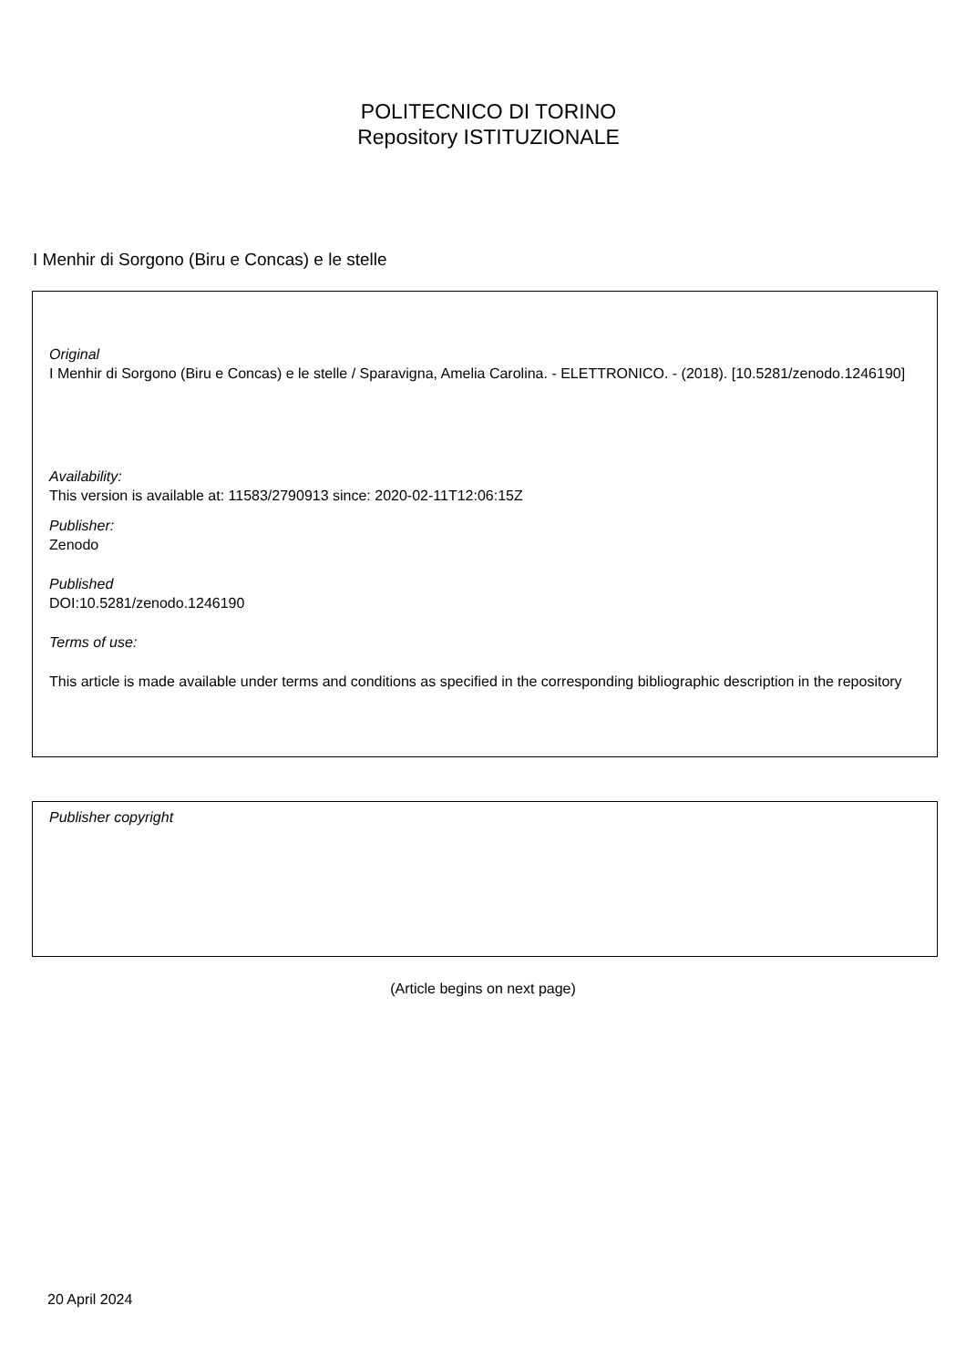POLITECNICO DI TORINO
Repository ISTITUZIONALE
I Menhir di Sorgono (Biru e Concas) e le stelle
Original
I Menhir di Sorgono (Biru e Concas) e le stelle / Sparavigna, Amelia Carolina. - ELETTRONICO. - (2018). [10.5281/zenodo.1246190]
Availability:
This version is available at: 11583/2790913 since: 2020-02-11T12:06:15Z
Publisher:
Zenodo
Published
DOI:10.5281/zenodo.1246190
Terms of use:
This article is made available under terms and conditions as specified in the corresponding bibliographic description in the repository
Publisher copyright
(Article begins on next page)
20 April 2024